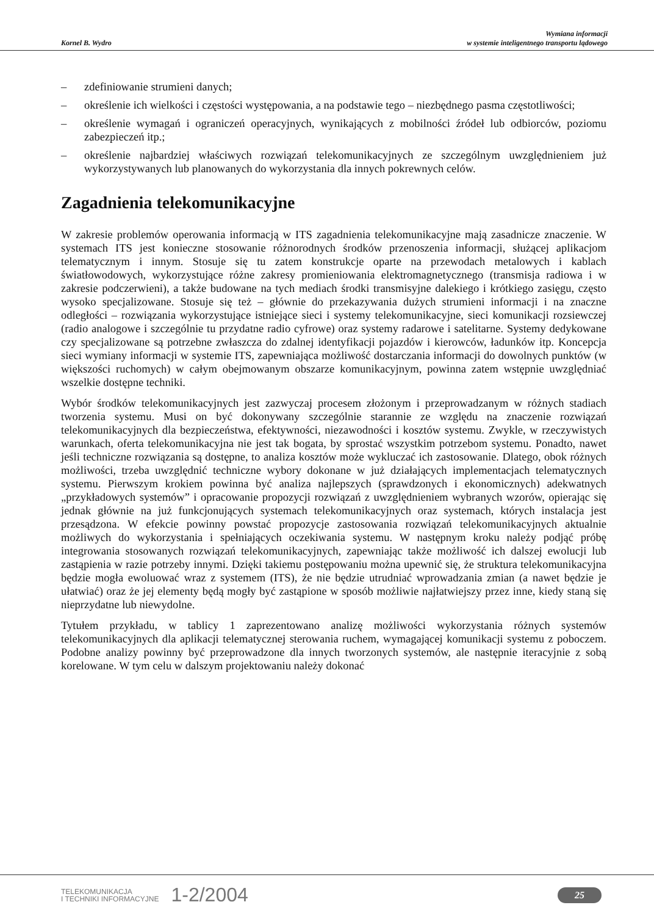Kornel B. Wydro
Wymiana informacji
w systemie inteligentnego transportu lądowego
– zdefiniowanie strumieni danych;
– określenie ich wielkości i częstości występowania, a na podstawie tego – niezbędnego pasma częstotliwości;
– określenie wymagań i ograniczeń operacyjnych, wynikających z mobilności źródeł lub odbiorców, poziomu zabezpieczeń itp.;
– określenie najbardziej właściwych rozwiązań telekomunikacyjnych ze szczególnym uwzględnieniem już wykorzystywanych lub planowanych do wykorzystania dla innych pokrewnych celów.
Zagadnienia telekomunikacyjne
W zakresie problemów operowania informacją w ITS zagadnienia telekomunikacyjne mają zasadnicze znaczenie. W systemach ITS jest konieczne stosowanie różnorodnych środków przenoszenia informacji, służącej aplikacjom telematycznym i innym. Stosuje się tu zatem konstrukcje oparte na przewodach metalowych i kablach światłowodowych, wykorzystujące różne zakresy promieniowania elektromagnetycznego (transmisja radiowa i w zakresie podczerwieni), a także budowane na tych mediach środki transmisyjne dalekiego i krótkiego zasięgu, często wysoko specjalizowane. Stosuje się też – głównie do przekazywania dużych strumieni informacji i na znaczne odległości – rozwiązania wykorzystujące istniejące sieci i systemy telekomunikacyjne, sieci komunikacji rozsiewczej (radio analogowe i szczególnie tu przydatne radio cyfrowe) oraz systemy radarowe i satelitarne. Systemy dedykowane czy specjalizowane są potrzebne zwłaszcza do zdalnej identyfikacji pojazdów i kierowców, ładunków itp. Koncepcja sieci wymiany informacji w systemie ITS, zapewniająca możliwość dostarczania informacji do dowolnych punktów (w większości ruchomych) w całym obejmowanym obszarze komunikacyjnym, powinna zatem wstępnie uwzględniać wszelkie dostępne techniki.
Wybór środków telekomunikacyjnych jest zazwyczaj procesem złożonym i przeprowadzanym w różnych stadiach tworzenia systemu. Musi on być dokonywany szczególnie starannie ze względu na znaczenie rozwiązań telekomunikacyjnych dla bezpieczeństwa, efektywności, niezawodności i kosztów systemu. Zwykle, w rzeczywistych warunkach, oferta telekomunikacyjna nie jest tak bogata, by sprostać wszystkim potrzebom systemu. Ponadto, nawet jeśli techniczne rozwiązania są dostępne, to analiza kosztów może wykluczać ich zastosowanie. Dlatego, obok różnych możliwości, trzeba uwzględnić techniczne wybory dokonane w już działających implementacjach telematycznych systemu. Pierwszym krokiem powinna być analiza najlepszych (sprawdzonych i ekonomicznych) adekwatnych „przykładowych systemów” i opracowanie propozycji rozwiązań z uwzględnieniem wybranych wzorów, opierając się jednak głównie na już funkcjonujących systemach telekomunikacyjnych oraz systemach, których instalacja jest przesądzona. W efekcie powinny powstać propozycje zastosowania rozwiązań telekomunikacyjnych aktualnie możliwych do wykorzystania i spełniających oczekiwania systemu. W następnym kroku należy podjąć próbę integrowania stosowanych rozwiązań telekomunikacyjnych, zapewniając także możliwość ich dalszej ewolucji lub zastąpienia w razie potrzeby innymi. Dzięki takiemu postępowaniu można upewnić się, że struktura telekomunikacyjna będzie mogła ewoluować wraz z systemem (ITS), że nie będzie utrudniać wprowadzania zmian (a nawet będzie je ułatwiać) oraz że jej elementy będą mogły być zastąpione w sposób możliwie najłatwiejszy przez inne, kiedy staną się nieprzydatne lub niewydolne.
Tytułem przykładu, w tablicy 1 zaprezentowano analizę możliwości wykorzystania różnych systemów telekomunikacyjnych dla aplikacji telematycznej sterowania ruchem, wymagającej komunikacji systemu z poboczem. Podobne analizy powinny być przeprowadzone dla innych tworzonych systemów, ale następnie iteracyjnie z sobą korelowane. W tym celu w dalszym projektowaniu należy dokonać
TELEKOMUNIKACJA
I TECHNIKI INFORMACYJNE
1-2/2004
25